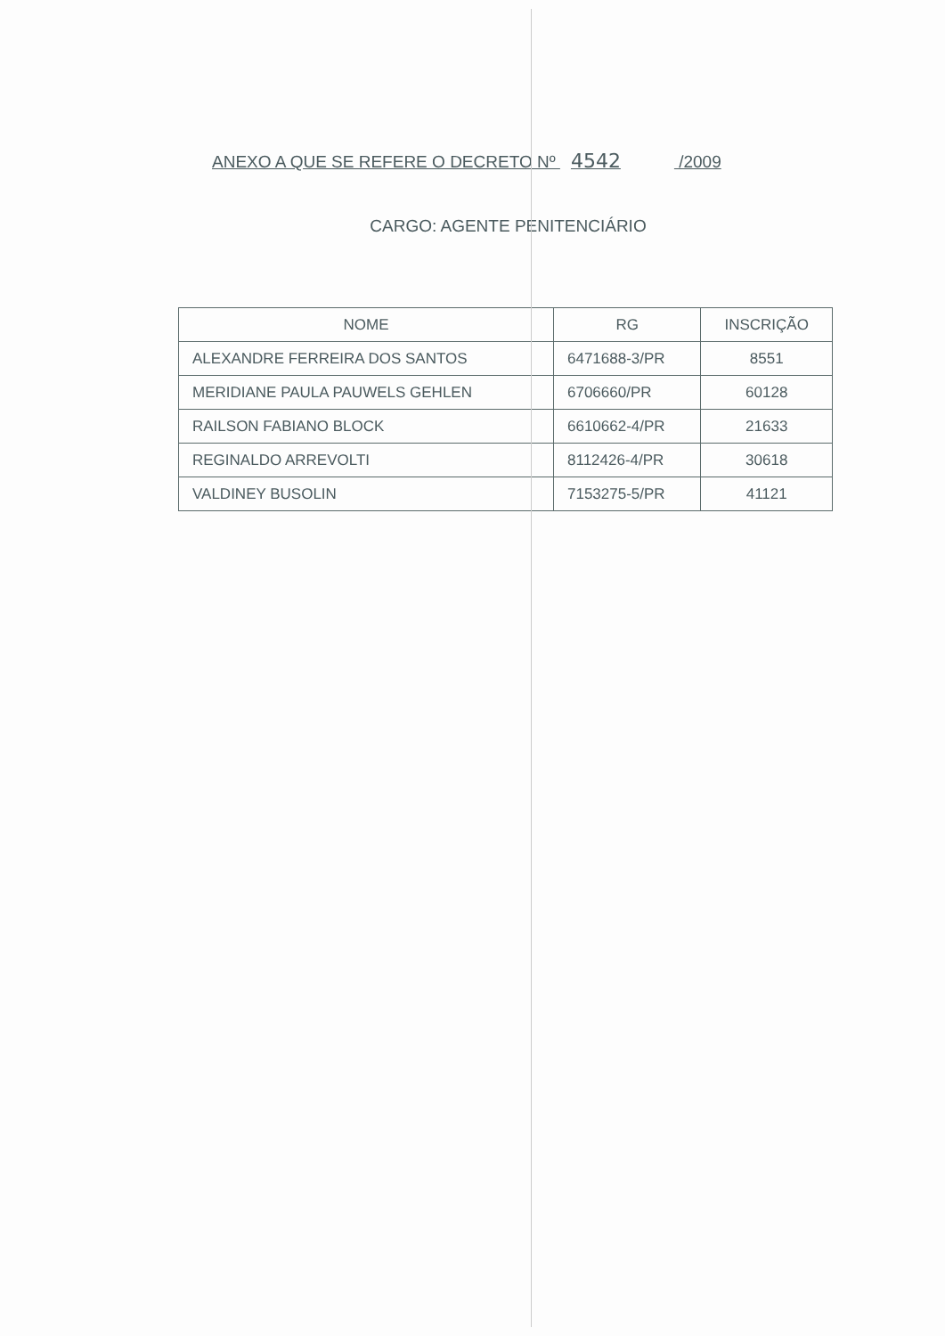ANEXO A QUE SE REFERE O DECRETO Nº 4542 /2009
CARGO: AGENTE PENITENCIÁRIO
| NOME | RG | INSCRIÇÃO |
| --- | --- | --- |
| ALEXANDRE FERREIRA DOS SANTOS | 6471688-3/PR | 8551 |
| MERIDIANE PAULA PAUWELS GEHLEN | 6706660/PR | 60128 |
| RAILSON FABIANO BLOCK | 6610662-4/PR | 21633 |
| REGINALDO ARREVOLTI | 8112426-4/PR | 30618 |
| VALDINEY BUSOLIN | 7153275-5/PR | 41121 |